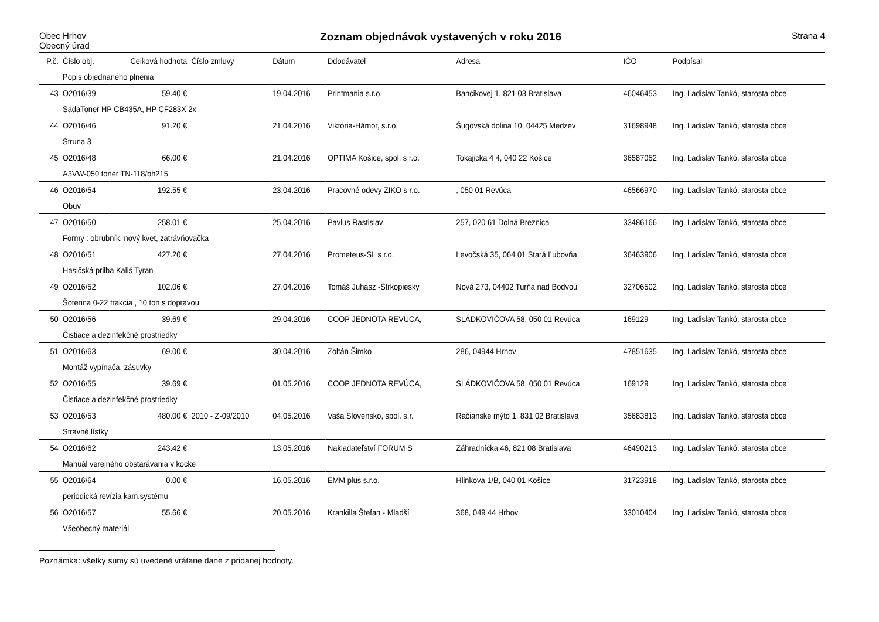Obec Hrhov
Obecný úrad
Zoznam objednávok vystavených v roku 2016
Strana 4
| P.č. | Číslo obj. | Celková hodnota | Číslo zmluvy | Dátum | Ddodávateľ | Adresa | IČO | Podpísal |
| --- | --- | --- | --- | --- | --- | --- | --- | --- |
| | Popis objednaného plnenia | | | | | | | |
| 43 | O2016/39 | 59.40 € | | 19.04.2016 | Printmania s.r.o. | Bancikovej 1, 821 03 Bratislava | 46046453 | Ing. Ladislav Tankó, starosta obce |
| | SadaToner HP CB435A, HP CF283X 2x | | | | | | | |
| 44 | O2016/46 | 91.20 € | | 21.04.2016 | Viktória-Hámor, s.r.o. | Šugovská dolina 10, 04425 Medzev | 31698948 | Ing. Ladislav Tankó, starosta obce |
| | Struna 3 | | | | | | | |
| 45 | O2016/48 | 66.00 € | | 21.04.2016 | OPTIMA Košice, spol. s r.o. | Tokajicka 4 4, 040 22 Košice | 36587052 | Ing. Ladislav Tankó, starosta obce |
| | A3VW-050 toner TN-118/bh215 | | | | | | | |
| 46 | O2016/54 | 192.55 € | | 23.04.2016 | Pracovné odevy ZIKO s r.o. | , 050 01 Revúca | 46566970 | Ing. Ladislav Tankó, starosta obce |
| | Obuv | | | | | | | |
| 47 | O2016/50 | 258.01 € | | 25.04.2016 | Pavlus Rastislav | 257, 020 61 Dolná Breznica | 33486166 | Ing. Ladislav Tankó, starosta obce |
| | Formy : obrubník, nový kvet, zatrávňovačka | | | | | | | |
| 48 | O2016/51 | 427.20 € | | 27.04.2016 | Prometeus-SL s r.o. | Levočská 35, 064 01 Stará Ľubovňa | 36463906 | Ing. Ladislav Tankó, starosta obce |
| | Hasičská prilba Kališ Tyran | | | | | | | |
| 49 | O2016/52 | 102.06 € | | 27.04.2016 | Tomáš Juhász -Štrkopiesky | Nová 273, 04402 Turňa nad Bodvou | 32706502 | Ing. Ladislav Tankó, starosta obce |
| | Šoterina 0-22 frakcia , 10 ton s dopravou | | | | | | | |
| 50 | O2016/56 | 39.69 € | | 29.04.2016 | COOP JEDNOTA REVÚCA, | SLÁDKOVIČOVA 58, 050 01 Revúca | 169129 | Ing. Ladislav Tankó, starosta obce |
| | Čistiace a dezinfekčné prostriedky | | | | | | | |
| 51 | O2016/63 | 69.00 € | | 30.04.2016 | Zoltán Šimko | 286, 04944 Hrhov | 47851635 | Ing. Ladislav Tankó, starosta obce |
| | Montáž vypínača, zásuvky | | | | | | | |
| 52 | O2016/55 | 39.69 € | | 01.05.2016 | COOP JEDNOTA REVÚCA, | SLÁDKOVIČOVA 58, 050 01 Revúca | 169129 | Ing. Ladislav Tankó, starosta obce |
| | Čistiace a dezinfekčné prostriedky | | | | | | | |
| 53 | O2016/53 | 480.00 € | 2010 - Z-09/2010 | 04.05.2016 | Vaša Slovensko, spol. s.r. | Račianske mýto 1, 831 02 Bratislava | 35683813 | Ing. Ladislav Tankó, starosta obce |
| | Stravné lístky | | | | | | | |
| 54 | O2016/62 | 243.42 € | | 13.05.2016 | Nakladateľství FORUM S | Záhradnícka 46, 821 08 Bratislava | 46490213 | Ing. Ladislav Tankó, starosta obce |
| | Manuál verejného obstarávania v kocke | | | | | | | |
| 55 | O2016/64 | 0.00 € | | 16.05.2016 | EMM plus s.r.o. | Hlinkova 1/B, 040 01 Košice | 31723918 | Ing. Ladislav Tankó, starosta obce |
| | periodická revízia kam.systému | | | | | | | |
| 56 | O2016/57 | 55.66 € | | 20.05.2016 | Krankilla Štefan - Mladší | 368, 049 44 Hrhov | 33010404 | Ing. Ladislav Tankó, starosta obce |
| | Všeobecný materiál | | | | | | | |
Poznámka: všetky sumy sú uvedené vrátane dane z pridanej hodnoty.